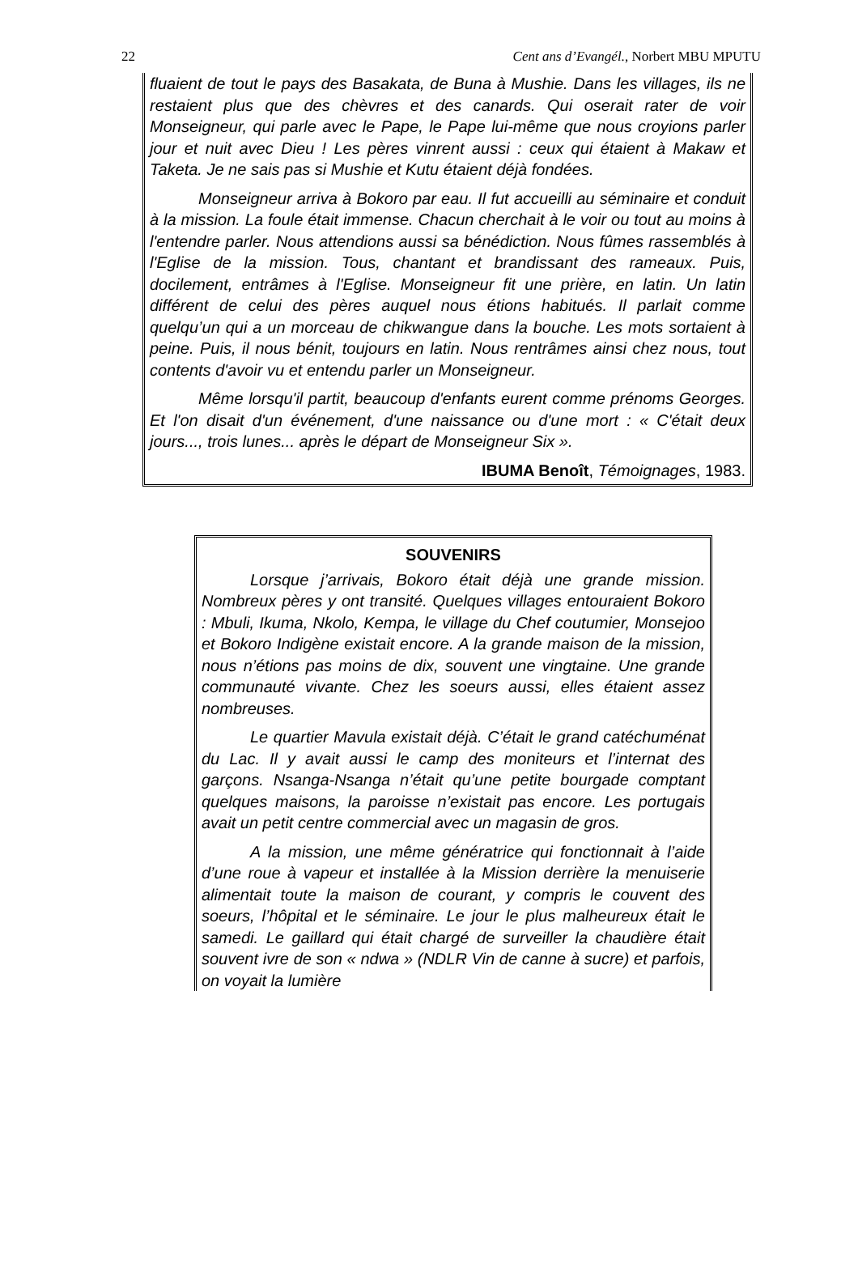22 Cent ans d’Evangél., Norbert MBU MPUTU
fluaient de tout le pays des Basakata, de Buna à Mushie. Dans les villages, ils ne restaient plus que des chèvres et des canards. Qui oserait rater de voir Monseigneur, qui parle avec le Pape, le Pape lui-même que nous croyions parler jour et nuit avec Dieu ! Les pères vinrent aussi : ceux qui étaient à Makaw et Taketa. Je ne sais pas si Mushie et Kutu étaient déjà fondées.
Monseigneur arriva à Bokoro par eau. Il fut accueilli au séminaire et conduit à la mission. La foule était immense. Chacun cherchait à le voir ou tout au moins à l'entendre parler. Nous attendions aussi sa bénédiction. Nous fûmes rassemblés à l'Eglise de la mission. Tous, chantant et brandissant des rameaux. Puis, docilement, entrâmes à l'Eglise. Monseigneur fit une prière, en latin. Un latin différent de celui des pères auquel nous étions habitués. Il parlait comme quelqu’un qui a un morceau de chikwangue dans la bouche. Les mots sortaient à peine. Puis, il nous bénit, toujours en latin. Nous rentrâmes ainsi chez nous, tout contents d'avoir vu et entendu parler un Monseigneur.
Même lorsqu'il partit, beaucoup d'enfants eurent comme prénoms Georges. Et l'on disait d'un événement, d'une naissance ou d'une mort : « C'était deux jours..., trois lunes... après le départ de Monseigneur Six ».
IBUMA Benoît, Témoignages, 1983.
SOUVENIRS
Lorsque j’arrivais, Bokoro était déjà une grande mission. Nombreux pères y ont transité. Quelques villages entouraient Bokoro : Mbuli, Ikuma, Nkolo, Kempa, le village du Chef coutumier, Monsejoo et Bokoro Indigène existait encore. A la grande maison de la mission, nous n’étions pas moins de dix, souvent une vingtaine. Une grande communauté vivante. Chez les soeurs aussi, elles étaient assez nombreuses.
Le quartier Mavula existait déjà. C’était le grand catéchuménat du Lac. Il y avait aussi le camp des moniteurs et l’internat des garçons. Nsanga-Nsanga n’était qu’une petite bourgade comptant quelques maisons, la paroisse n’existait pas encore. Les portugais avait un petit centre commercial avec un magasin de gros.
A la mission, une même génératrice qui fonctionnait à l’aide d’une roue à vapeur et installée à la Mission derrière la menuiserie alimentait toute la maison de courant, y compris le couvent des soeurs, l’hôpital et le séminaire. Le jour le plus malheureux était le samedi. Le gaillard qui était chargé de surveiller la chaudière était souvent ivre de son « ndwa » (NDLR Vin de canne à sucre) et parfois, on voyait la lumière